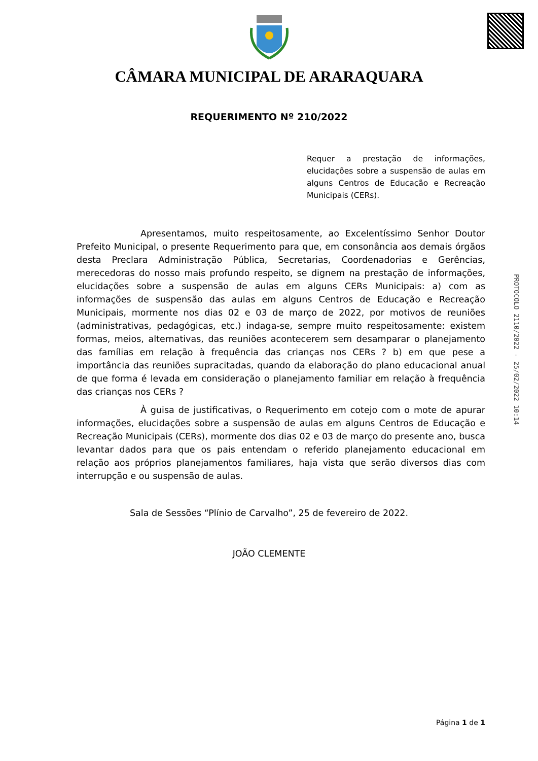CÂMARA MUNICIPAL DE ARARAQUARA
REQUERIMENTO Nº 210/2022
Requer a prestação de informações, elucidações sobre a suspensão de aulas em alguns Centros de Educação e Recreação Municipais (CERs).
Apresentamos, muito respeitosamente, ao Excelentíssimo Senhor Doutor Prefeito Municipal, o presente Requerimento para que, em consonância aos demais órgãos desta Preclara Administração Pública, Secretarias, Coordenadorias e Gerências, merecedoras do nosso mais profundo respeito, se dignem na prestação de informações, elucidações sobre a suspensão de aulas em alguns CERs Municipais: a) com as informações de suspensão das aulas em alguns Centros de Educação e Recreação Municipais, mormente nos dias 02 e 03 de março de 2022, por motivos de reuniões (administrativas, pedagógicas, etc.) indaga-se, sempre muito respeitosamente: existem formas, meios, alternativas, das reuniões acontecerem sem desamparar o planejamento das famílias em relação à frequência das crianças nos CERs ? b) em que pese a importância das reuniões supracitadas, quando da elaboração do plano educacional anual de que forma é levada em consideração o planejamento familiar em relação à frequência das crianças nos CERs ?
À guisa de justificativas, o Requerimento em cotejo com o mote de apurar informações, elucidações sobre a suspensão de aulas em alguns Centros de Educação e Recreação Municipais (CERs), mormente dos dias 02 e 03 de março do presente ano, busca levantar dados para que os pais entendam o referido planejamento educacional em relação aos próprios planejamentos familiares, haja vista que serão diversos dias com interrupção e ou suspensão de aulas.
Sala de Sessões “Plínio de Carvalho”, 25 de fevereiro de 2022.
JOÃO CLEMENTE
PROTOCOLO 2110/2022 - 25/02/2022 10:14
Página 1 de 1